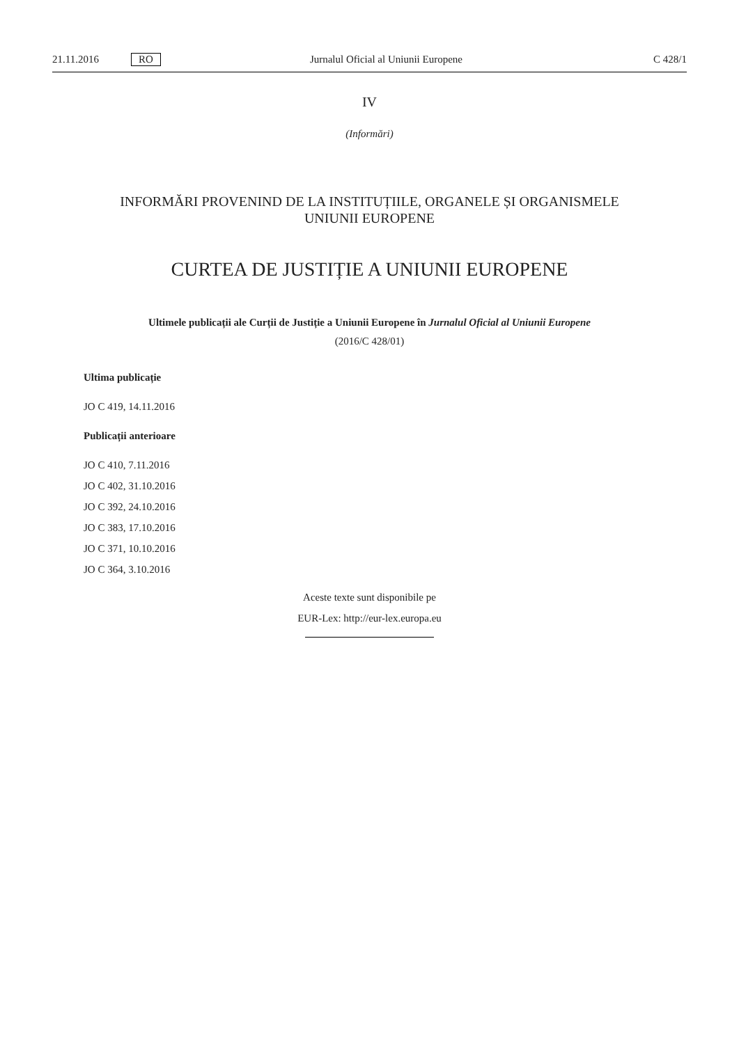21.11.2016 RO Jurnalul Oficial al Uniunii Europene C 428/1
IV
(Informări)
INFORMĂRI PROVENIND DE LA INSTITUȚIILE, ORGANELE ȘI ORGANISMELE
UNIUNII EUROPENE
CURTEA DE JUSTIȚIE A UNIUNII EUROPENE
Ultimele publicații ale Curții de Justiție a Uniunii Europene în Jurnalul Oficial al Uniunii Europene
(2016/C 428/01)
Ultima publicație
JO C 419, 14.11.2016
Publicații anterioare
JO C 410, 7.11.2016
JO C 402, 31.10.2016
JO C 392, 24.10.2016
JO C 383, 17.10.2016
JO C 371, 10.10.2016
JO C 364, 3.10.2016
Aceste texte sunt disponibile pe
EUR-Lex: http://eur-lex.europa.eu